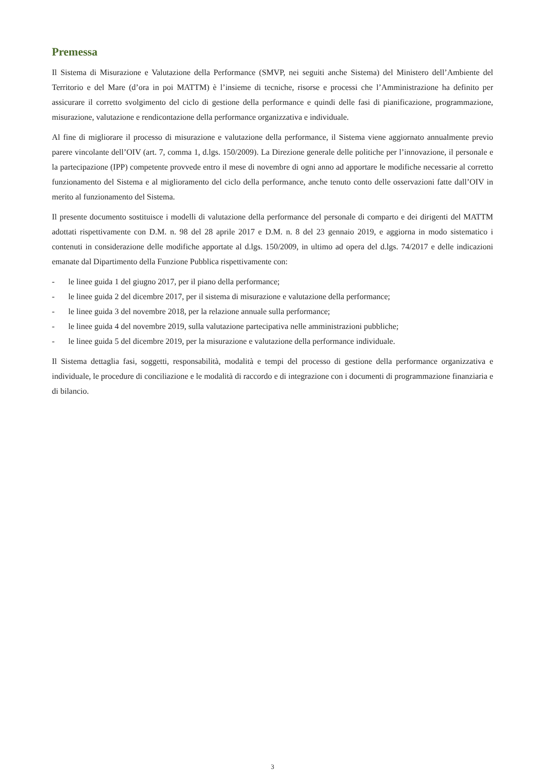Premessa
Il Sistema di Misurazione e Valutazione della Performance (SMVP, nei seguiti anche Sistema) del Ministero dell’Ambiente del Territorio e del Mare (d’ora in poi MATTM) è l’insieme di tecniche, risorse e processi che l’Amministrazione ha definito per assicurare il corretto svolgimento del ciclo di gestione della performance e quindi delle fasi di pianificazione, programmazione, misurazione, valutazione e rendicontazione della performance organizzativa e individuale.
Al fine di migliorare il processo di misurazione e valutazione della performance, il Sistema viene aggiornato annualmente previo parere vincolante dell’OIV (art. 7, comma 1, d.lgs. 150/2009). La Direzione generale delle politiche per l’innovazione, il personale e la partecipazione (IPP) competente provvede entro il mese di novembre di ogni anno ad apportare le modifiche necessarie al corretto funzionamento del Sistema e al miglioramento del ciclo della performance, anche tenuto conto delle osservazioni fatte dall’OIV in merito al funzionamento del Sistema.
Il presente documento sostituisce i modelli di valutazione della performance del personale di comparto e dei dirigenti del MATTM adottati rispettivamente con D.M. n. 98 del 28 aprile 2017 e D.M. n. 8 del 23 gennaio 2019, e aggiorna in modo sistematico i contenuti in considerazione delle modifiche apportate al d.lgs. 150/2009, in ultimo ad opera del d.lgs. 74/2017 e delle indicazioni emanate dal Dipartimento della Funzione Pubblica rispettivamente con:
- le linee guida 1 del giugno 2017, per il piano della performance;
- le linee guida 2 del dicembre 2017, per il sistema di misurazione e valutazione della performance;
- le linee guida 3 del novembre 2018, per la relazione annuale sulla performance;
- le linee guida 4 del novembre 2019, sulla valutazione partecipativa nelle amministrazioni pubbliche;
- le linee guida 5 del dicembre 2019, per la misurazione e valutazione della performance individuale.
Il Sistema dettaglia fasi, soggetti, responsabilità, modalità e tempi del processo di gestione della performance organizzativa e individuale, le procedure di conciliazione e le modalità di raccordo e di integrazione con i documenti di programmazione finanziaria e di bilancio.
3